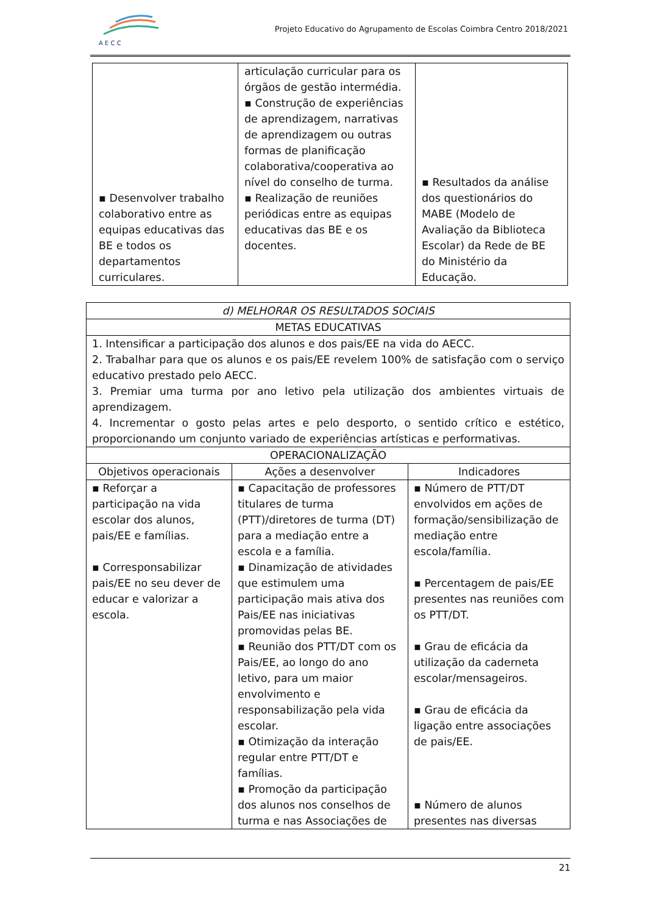A E C C
Projeto Educativo do Agrupamento de Escolas Coimbra Centro 2018/2021
| ▪ Desenvolver trabalho colaborativo entre as equipas educativas das BE e todos os departamentos curriculares. | articulação curricular para os órgãos de gestão intermédia. ▪ Construção de experiências de aprendizagem, narrativas de aprendizagem ou outras formas de planificação colaborativa/cooperativa ao nível do conselho de turma. ▪ Realização de reuniões periódicas entre as equipas educativas das BE e os docentes. | ▪ Resultados da análise dos questionários do MABE (Modelo de Avaliação da Biblioteca Escolar) da Rede de BE do Ministério da Educação. |
| d) MELHORAR OS RESULTADOS SOCIAIS | | |
| --- | --- | --- |
| METAS EDUCATIVAS | | |
| 1. Intensificar a participação dos alunos e dos pais/EE na vida do AECC. 2. Trabalhar para que os alunos e os pais/EE revelem 100% de satisfação com o serviço educativo prestado pelo AECC. 3. Premiar uma turma por ano letivo pela utilização dos ambientes virtuais de aprendizagem. 4. Incrementar o gosto pelas artes e pelo desporto, o sentido crítico e estético, proporcionando um conjunto variado de experiências artísticas e performativas. | | |
| OPERACIONALIZAÇÃO | | |
| Objetivos operacionais | Ações a desenvolver | Indicadores |
| ▪ Reforçar a participação na vida escolar dos alunos, pais/EE e famílias. ▪ Corresponsabilizar pais/EE no seu dever de educar e valorizar a escola. | ▪ Capacitação de professores titulares de turma (PTT)/diretores de turma (DT) para a mediação entre a escola e a família. ▪ Dinamização de atividades que estimulem uma participação mais ativa dos Pais/EE nas iniciativas promovidas pelas BE. ▪ Reunião dos PTT/DT com os Pais/EE, ao longo do ano letivo, para um maior envolvimento e responsabilização pela vida escolar. ▪ Otimização da interação regular entre PTT/DT e famílias. ▪ Promoção da participação dos alunos nos conselhos de turma e nas Associações de | ▪ Número de PTT/DT envolvidos em ações de formação/sensibilização de mediação entre escola/família. ▪ Percentagem de pais/EE presentes nas reuniões com os PTT/DT. ▪ Grau de eficácia da utilização da caderneta escolar/mensageiros. ▪ Grau de eficácia da ligação entre associações de pais/EE. ▪ Número de alunos presentes nas diversas |
21